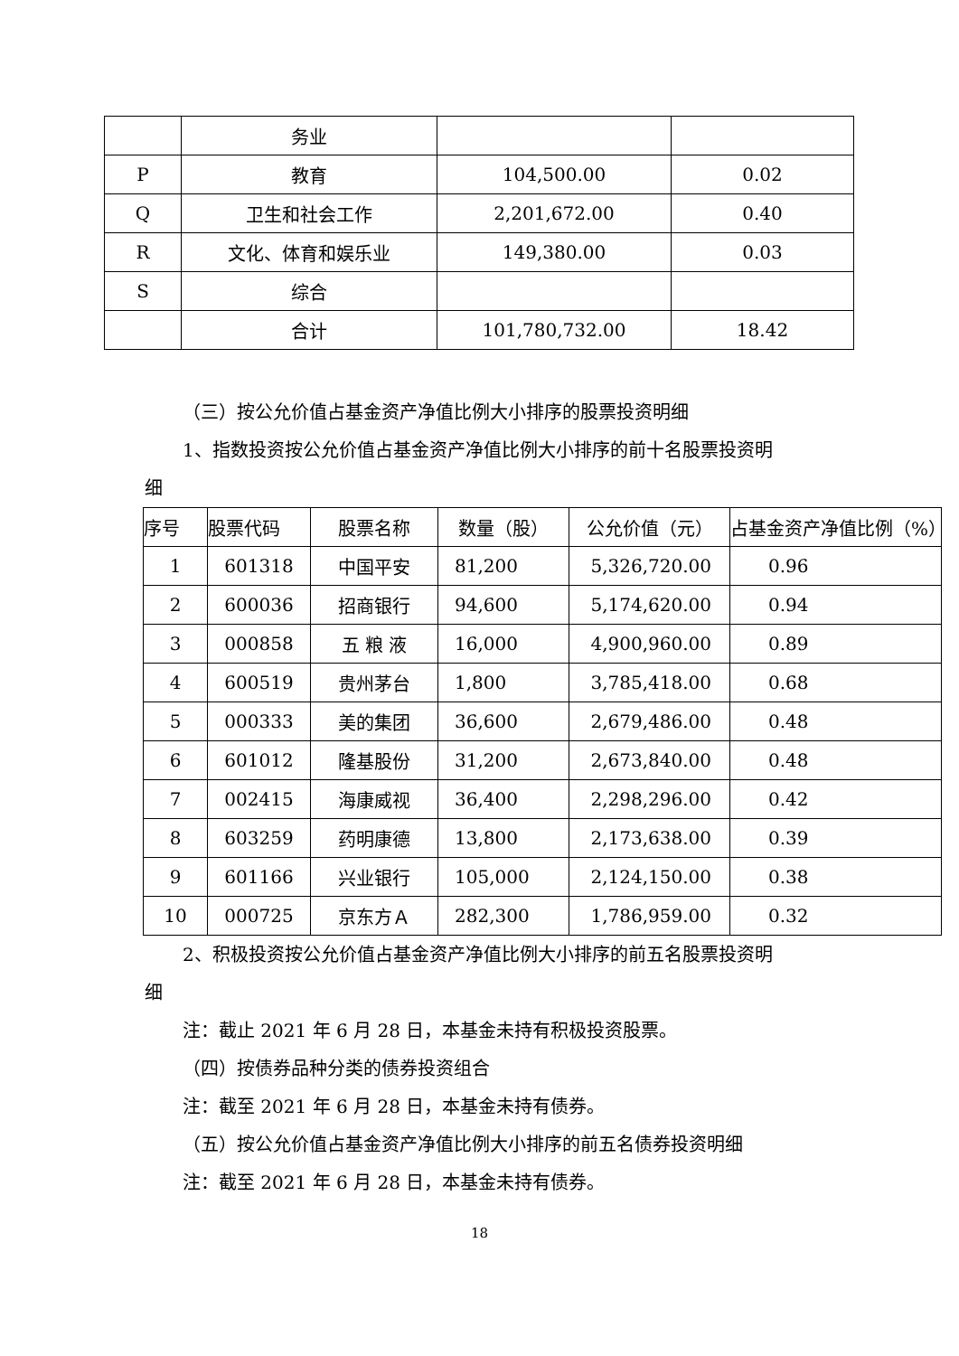| | 务业 | | |
| P | 教育 | 104,500.00 | 0.02 |
| Q | 卫生和社会工作 | 2,201,672.00 | 0.40 |
| R | 文化、体育和娱乐业 | 149,380.00 | 0.03 |
| S | 综合 | | |
| | 合计 | 101,780,732.00 | 18.42 |
（三）按公允价值占基金资产净值比例大小排序的股票投资明细
1、指数投资按公允价值占基金资产净值比例大小排序的前十名股票投资明
细
| 序号 | 股票代码 | 股票名称 | 数量（股） | 公允价值（元） | 占基金资产净值比例（%） |
| --- | --- | --- | --- | --- | --- |
| 1 | 601318 | 中国平安 | 81,200 | 5,326,720.00 | 0.96 |
| 2 | 600036 | 招商银行 | 94,600 | 5,174,620.00 | 0.94 |
| 3 | 000858 | 五 粮 液 | 16,000 | 4,900,960.00 | 0.89 |
| 4 | 600519 | 贵州茅台 | 1,800 | 3,785,418.00 | 0.68 |
| 5 | 000333 | 美的集团 | 36,600 | 2,679,486.00 | 0.48 |
| 6 | 601012 | 隆基股份 | 31,200 | 2,673,840.00 | 0.48 |
| 7 | 002415 | 海康威视 | 36,400 | 2,298,296.00 | 0.42 |
| 8 | 603259 | 药明康德 | 13,800 | 2,173,638.00 | 0.39 |
| 9 | 601166 | 兴业银行 | 105,000 | 2,124,150.00 | 0.38 |
| 10 | 000725 | 京东方Ａ | 282,300 | 1,786,959.00 | 0.32 |
2、积极投资按公允价值占基金资产净值比例大小排序的前五名股票投资明
细
注：截止 2021 年 6 月 28 日，本基金未持有积极投资股票。
（四）按债券品种分类的债券投资组合
注：截至 2021 年 6 月 28 日，本基金未持有债券。
（五）按公允价值占基金资产净值比例大小排序的前五名债券投资明细
注：截至 2021 年 6 月 28 日，本基金未持有债券。
18